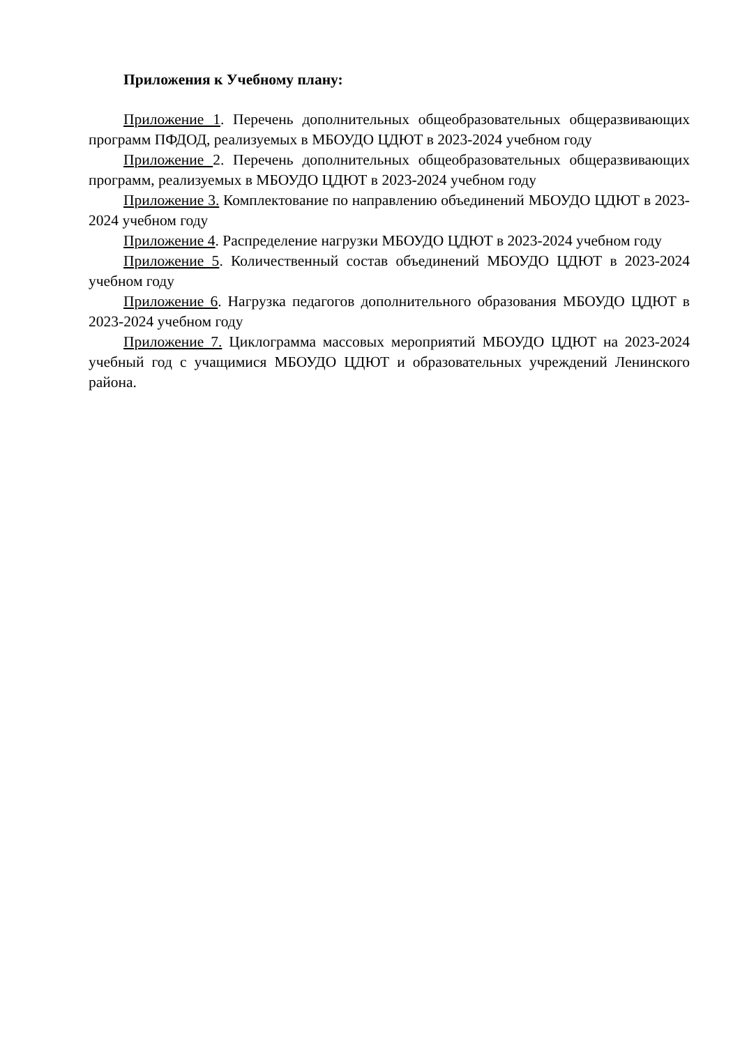Приложения к Учебному плану:
Приложение 1. Перечень дополнительных общеобразовательных общеразвивающих программ ПФДОД, реализуемых в МБОУДО ЦДЮТ в 2023-2024 учебном году
Приложение 2. Перечень дополнительных общеобразовательных общеразвивающих программ, реализуемых в МБОУДО ЦДЮТ в 2023-2024 учебном году
Приложение 3. Комплектование по направлению объединений МБОУДО ЦДЮТ в 2023-2024 учебном году
Приложение 4. Распределение нагрузки МБОУДО ЦДЮТ в 2023-2024 учебном году
Приложение 5. Количественный состав объединений МБОУДО ЦДЮТ в 2023-2024 учебном году
Приложение 6. Нагрузка педагогов дополнительного образования МБОУДО ЦДЮТ в 2023-2024 учебном году
Приложение 7. Циклограмма массовых мероприятий МБОУДО ЦДЮТ на 2023-2024 учебный год с учащимися МБОУДО ЦДЮТ и образовательных учреждений Ленинского района.